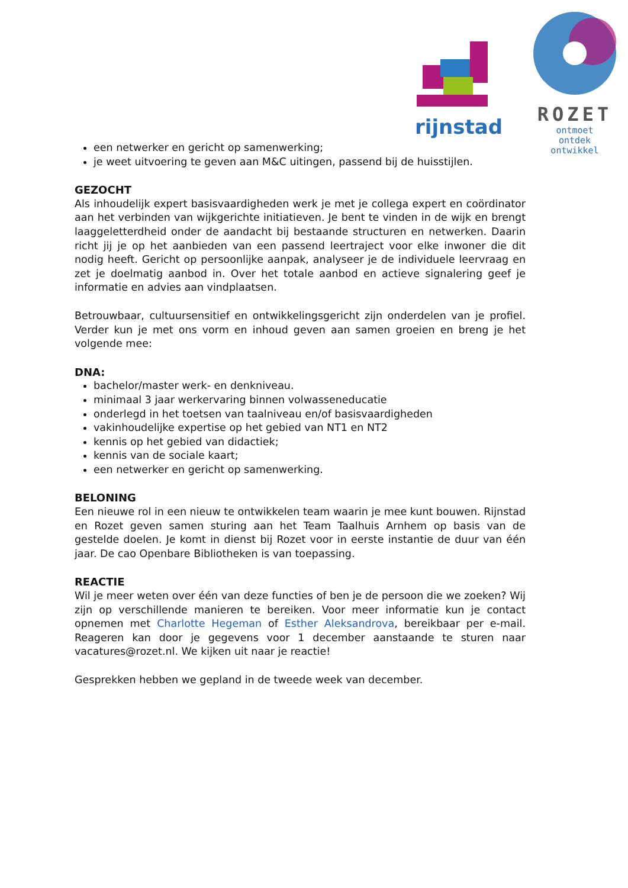rijnstad
ROZET
ontmoet
ontdek
ontwikkel
een netwerker en gericht op samenwerking;
je weet uitvoering te geven aan M&C uitingen, passend bij de huisstijlen.
GEZOCHT
Als inhoudelijk expert basisvaardigheden werk je met je collega expert en coördinator aan het verbinden van wijkgerichte initiatieven. Je bent te vinden in de wijk en brengt laaggeletterdheid onder de aandacht bij bestaande structuren en netwerken. Daarin richt jij je op het aanbieden van een passend leertraject voor elke inwoner die dit nodig heeft. Gericht op persoonlijke aanpak, analyseer je de individuele leervraag en zet je doelmatig aanbod in. Over het totale aanbod en actieve signalering geef je informatie en advies aan vindplaatsen.
Betrouwbaar, cultuursensitief en ontwikkelingsgericht zijn onderdelen van je profiel. Verder kun je met ons vorm en inhoud geven aan samen groeien en breng je het volgende mee:
DNA:
bachelor/master werk- en denkniveau.
minimaal 3 jaar werkervaring binnen volwasseneducatie
onderlegd in het toetsen van taalniveau en/of basisvaardigheden
vakinhoudelijke expertise op het gebied van NT1 en NT2
kennis op het gebied van didactiek;
kennis van de sociale kaart;
een netwerker en gericht op samenwerking.
BELONING
Een nieuwe rol in een nieuw te ontwikkelen team waarin je mee kunt bouwen. Rijnstad en Rozet geven samen sturing aan het Team Taalhuis Arnhem op basis van de gestelde doelen. Je komt in dienst bij Rozet voor in eerste instantie de duur van één jaar. De cao Openbare Bibliotheken is van toepassing.
REACTIE
Wil je meer weten over één van deze functies of ben je de persoon die we zoeken? Wij zijn op verschillende manieren te bereiken. Voor meer informatie kun je contact opnemen met Charlotte Hegeman of Esther Aleksandrova, bereikbaar per e-mail. Reageren kan door je gegevens voor 1 december aanstaande te sturen naar vacatures@rozet.nl. We kijken uit naar je reactie!
Gesprekken hebben we gepland in de tweede week van december.